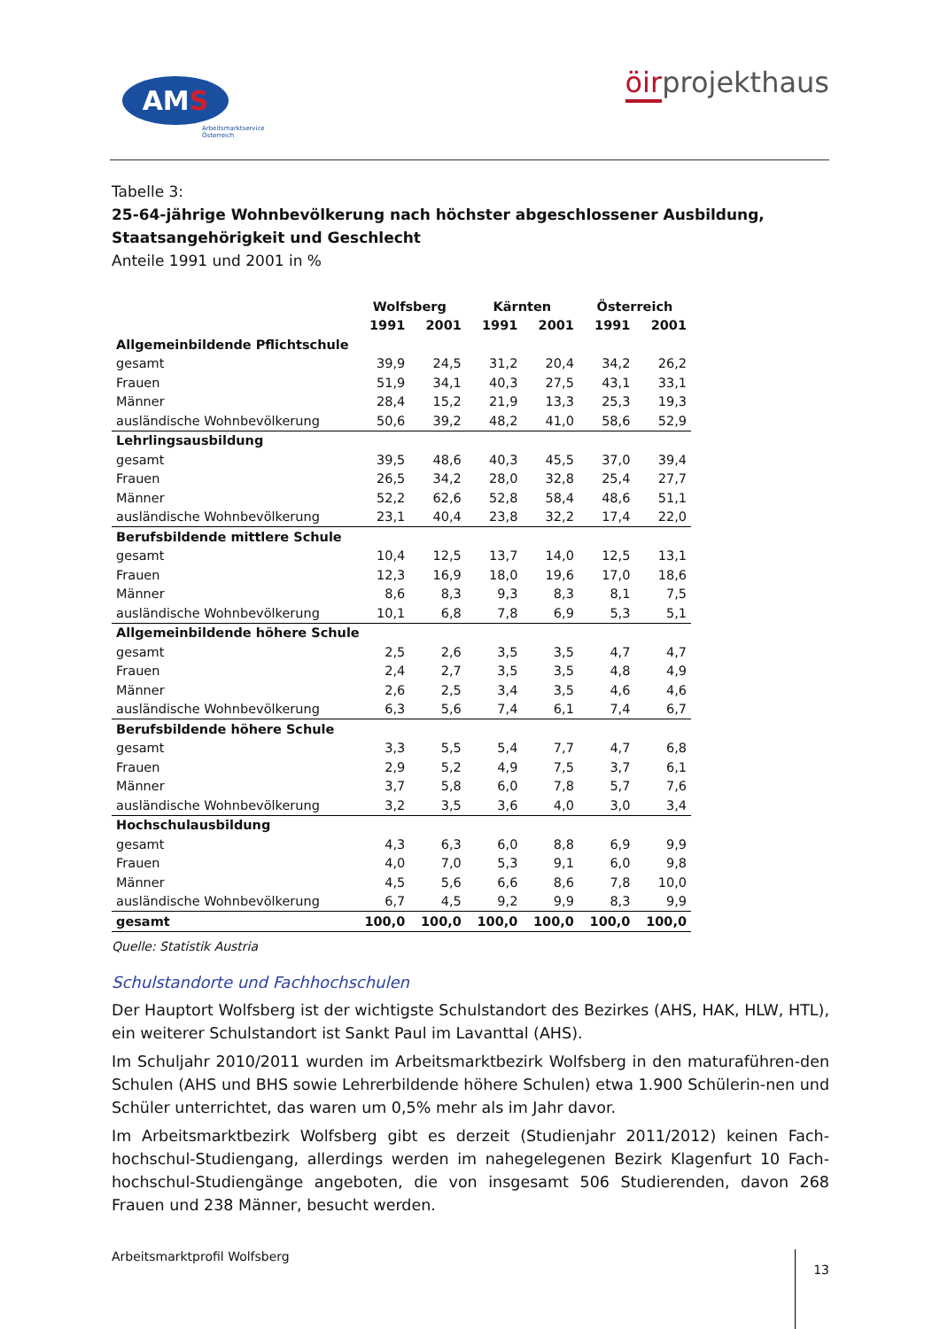AM S
Arbeitsmarktservice
Österreich
öirprojekthaus
Tabelle 3:
25-64-jährige Wohnbevölkerung nach höchster abgeschlossener Ausbildung, Staatsangehörigkeit und Geschlecht
Anteile 1991 und 2001 in %
| | Wolfsberg | | Kärnten | | Österreich | |
| --- | --- | --- | --- | --- | --- | --- |
| | 1991 | 2001 | 1991 | 2001 | 1991 | 2001 |
| Allgemeinbildende Pflichtschule | | | | | | |
| gesamt | 39,9 | 24,5 | 31,2 | 20,4 | 34,2 | 26,2 |
| Frauen | 51,9 | 34,1 | 40,3 | 27,5 | 43,1 | 33,1 |
| Männer | 28,4 | 15,2 | 21,9 | 13,3 | 25,3 | 19,3 |
| ausländische Wohnbevölkerung | 50,6 | 39,2 | 48,2 | 41,0 | 58,6 | 52,9 |
| Lehrlingsausbildung | | | | | | |
| gesamt | 39,5 | 48,6 | 40,3 | 45,5 | 37,0 | 39,4 |
| Frauen | 26,5 | 34,2 | 28,0 | 32,8 | 25,4 | 27,7 |
| Männer | 52,2 | 62,6 | 52,8 | 58,4 | 48,6 | 51,1 |
| ausländische Wohnbevölkerung | 23,1 | 40,4 | 23,8 | 32,2 | 17,4 | 22,0 |
| Berufsbildende mittlere Schule | | | | | | |
| gesamt | 10,4 | 12,5 | 13,7 | 14,0 | 12,5 | 13,1 |
| Frauen | 12,3 | 16,9 | 18,0 | 19,6 | 17,0 | 18,6 |
| Männer | 8,6 | 8,3 | 9,3 | 8,3 | 8,1 | 7,5 |
| ausländische Wohnbevölkerung | 10,1 | 6,8 | 7,8 | 6,9 | 5,3 | 5,1 |
| Allgemeinbildende höhere Schule | | | | | | |
| gesamt | 2,5 | 2,6 | 3,5 | 3,5 | 4,7 | 4,7 |
| Frauen | 2,4 | 2,7 | 3,5 | 3,5 | 4,8 | 4,9 |
| Männer | 2,6 | 2,5 | 3,4 | 3,5 | 4,6 | 4,6 |
| ausländische Wohnbevölkerung | 6,3 | 5,6 | 7,4 | 6,1 | 7,4 | 6,7 |
| Berufsbildende höhere Schule | | | | | | |
| gesamt | 3,3 | 5,5 | 5,4 | 7,7 | 4,7 | 6,8 |
| Frauen | 2,9 | 5,2 | 4,9 | 7,5 | 3,7 | 6,1 |
| Männer | 3,7 | 5,8 | 6,0 | 7,8 | 5,7 | 7,6 |
| ausländische Wohnbevölkerung | 3,2 | 3,5 | 3,6 | 4,0 | 3,0 | 3,4 |
| Hochschulausbildung | | | | | | |
| gesamt | 4,3 | 6,3 | 6,0 | 8,8 | 6,9 | 9,9 |
| Frauen | 4,0 | 7,0 | 5,3 | 9,1 | 6,0 | 9,8 |
| Männer | 4,5 | 5,6 | 6,6 | 8,6 | 7,8 | 10,0 |
| ausländische Wohnbevölkerung | 6,7 | 4,5 | 9,2 | 9,9 | 8,3 | 9,9 |
| gesamt | 100,0 | 100,0 | 100,0 | 100,0 | 100,0 | 100,0 |
Quelle: Statistik Austria
Schulstandorte und Fachhochschulen
Der Hauptort Wolfsberg ist der wichtigste Schulstandort des Bezirkes (AHS, HAK, HLW, HTL), ein weiterer Schulstandort ist Sankt Paul im Lavanttal (AHS).
Im Schuljahr 2010/2011 wurden im Arbeitsmarktbezirk Wolfsberg in den maturaführen-den Schulen (AHS und BHS sowie Lehrerbildende höhere Schulen) etwa 1.900 Schülerin-nen und Schüler unterrichtet, das waren um 0,5% mehr als im Jahr davor.
Im Arbeitsmarktbezirk Wolfsberg gibt es derzeit (Studienjahr 2011/2012) keinen Fach-hochschul-Studiengang, allerdings werden im nahegelegenen Bezirk Klagenfurt 10 Fach-hochschul-Studiengänge angeboten, die von insgesamt 506 Studierenden, davon 268 Frauen und 238 Männer, besucht werden.
Arbeitsmarktprofil Wolfsberg 13